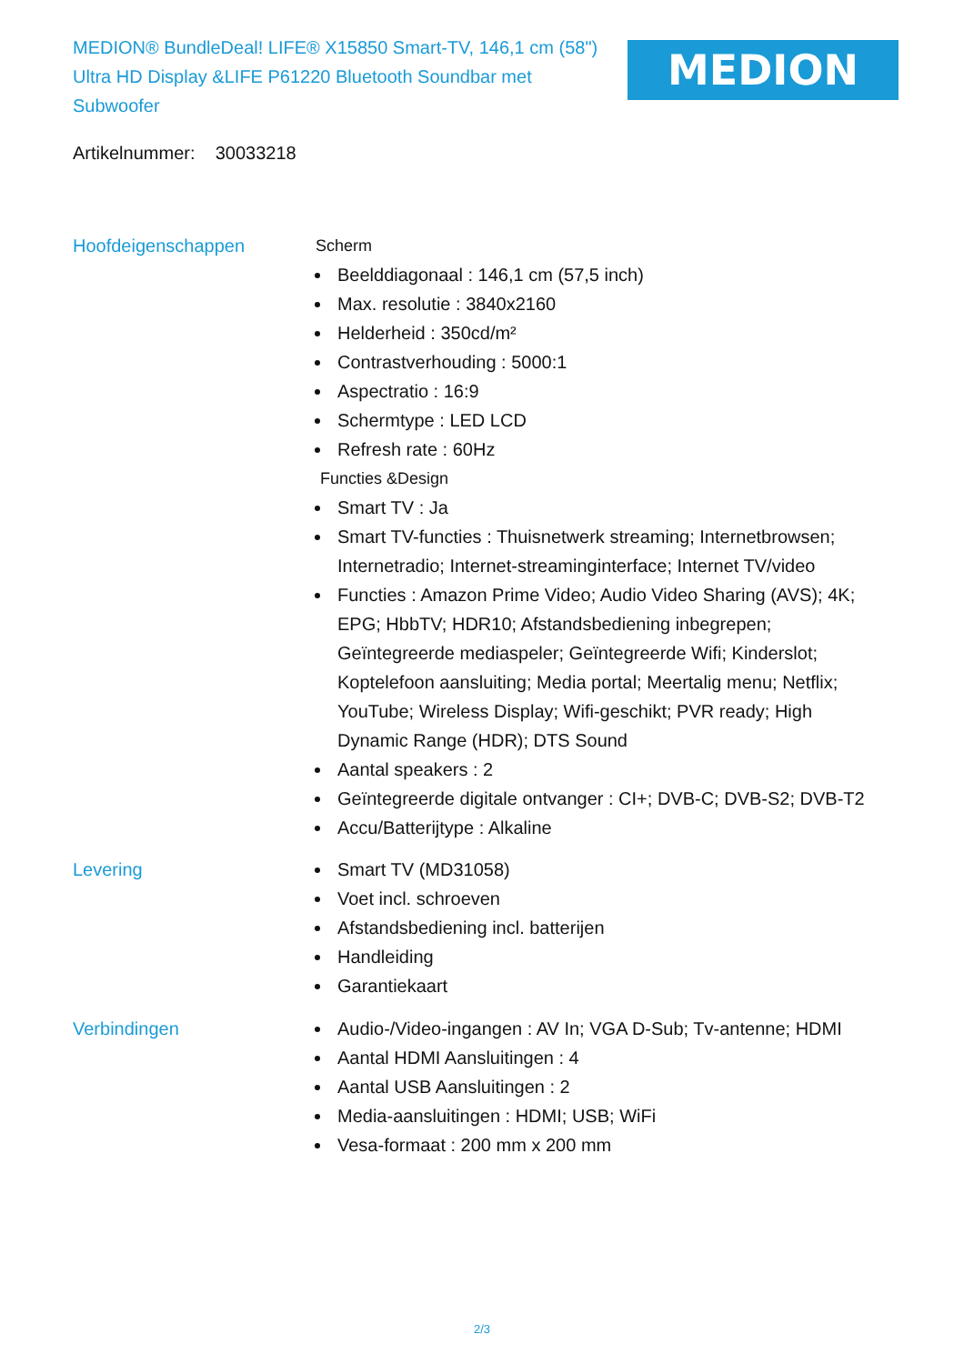MEDION® BundleDeal! LIFE® X15850 Smart-TV, 146,1 cm (58") Ultra HD Display &LIFE P61220 Bluetooth Soundbar met Subwoofer
MEDION
Artikelnummer: 30033218
Hoofdeigenschappen Scherm
Beelddiagonaal : 146,1 cm (57,5 inch)
Max. resolutie : 3840x2160
Helderheid : 350cd/m²
Contrastverhouding : 5000:1
Aspectratio : 16:9
Schermtype : LED LCD
Refresh rate : 60Hz
Functies &Design
Smart TV : Ja
Smart TV-functies : Thuisnetwerk streaming; Internetbrowsen; Internetradio; Internet-streaminginterface; Internet TV/video
Functies : Amazon Prime Video; Audio Video Sharing (AVS); 4K; EPG; HbbTV; HDR10; Afstandsbediening inbegrepen; Geïntegreerde mediaspeler; Geïntegreerde Wifi; Kinderslot; Koptelefoon aansluiting; Media portal; Meertalig menu; Netflix; YouTube; Wireless Display; Wifi-geschikt; PVR ready; High Dynamic Range (HDR); DTS Sound
Aantal speakers : 2
Geïntegreerde digitale ontvanger : CI+; DVB-C; DVB-S2; DVB-T2
Accu/Batterijtype : Alkaline
Levering Smart TV (MD31058)
Voet incl. schroeven
Afstandsbediening incl. batterijen
Handleiding
Garantiekaart
Verbindingen Audio-/Video-ingangen : AV In; VGA D-Sub; Tv-antenne; HDMI
Aantal HDMI Aansluitingen : 4
Aantal USB Aansluitingen : 2
Media-aansluitingen : HDMI; USB; WiFi
Vesa-formaat : 200 mm x 200 mm
2/3